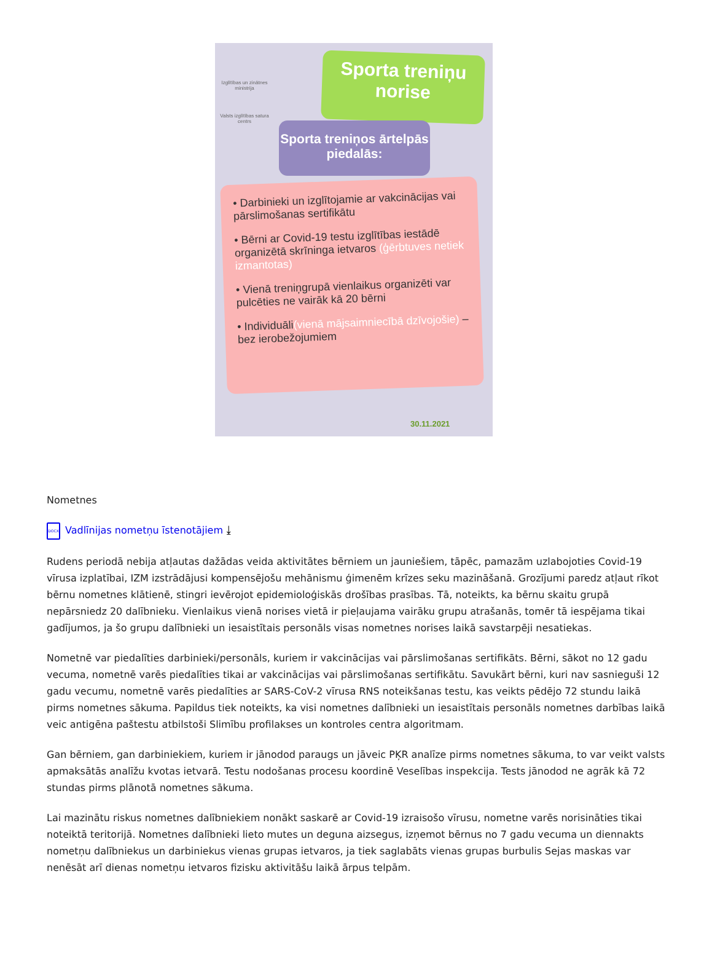Izglītības un zinātnes ministrija
Valsts izglītības satura centrs
Sporta treniņu norise
Sporta treniņos ārtelpās piedalās:
• Darbinieki un izglītojamie ar vakcinācijas vai pārslimošanas sertifikātu
• Bērni ar Covid-19 testu izglītības iestādē organizētā skrīninga ietvaros (ģērbtuves netiek izmantotas)
• Vienā treniņgrupā vienlaikus organizēti var pulcēties ne vairāk kā 20 bērni
• Individuāli(vienā mājsaimniecībā dzīvojošie) – bez ierobežojumiem
30.11.2021
Nometnes
DOCX Vadlīnijas nometņu īstenotājiem ⤓
Rudens periodā nebija atļautas dažādas veida aktivitātes bērniem un jauniešiem, tāpēc, pamazām uzlabojoties Covid-19 vīrusa izplatībai, IZM izstrādājusi kompensējošu mehānismu ģimenēm krīzes seku mazināšanā. Grozījumi paredz atļaut rīkot bērnu nometnes klātienē, stingri ievērojot epidemioloģiskās drošības prasības. Tā, noteikts, ka bērnu skaitu grupā nepārsniedz 20 dalībnieku. Vienlaikus vienā norises vietā ir pieļaujama vairāku grupu atrašanās, tomēr tā iespējama tikai gadījumos, ja šo grupu dalībnieki un iesaistītais personāls visas nometnes norises laikā savstarpēji nesatiekas.
Nometnē var piedalīties darbinieki/personāls, kuriem ir vakcinācijas vai pārslimošanas sertifikāts. Bērni, sākot no 12 gadu vecuma, nometnē varēs piedalīties tikai ar vakcinācijas vai pārslimošanas sertifikātu. Savukārt bērni, kuri nav sasnieguši 12 gadu vecumu, nometnē varēs piedalīties ar SARS-CoV-2 vīrusa RNS noteikšanas testu, kas veikts pēdējo 72 stundu laikā pirms nometnes sākuma. Papildus tiek noteikts, ka visi nometnes dalībnieki un iesaistītais personāls nometnes darbības laikā veic antigēna paštestu atbilstoši Slimību profilakses un kontroles centra algoritmam.
Gan bērniem, gan darbiniekiem, kuriem ir jānodod paraugs un jāveic PĶR analīze pirms nometnes sākuma, to var veikt valsts apmaksātās analīžu kvotas ietvarā. Testu nodošanas procesu koordinē Veselības inspekcija. Tests jānodod ne agrāk kā 72 stundas pirms plānotā nometnes sākuma.
Lai mazinātu riskus nometnes dalībniekiem nonākt saskarē ar Covid-19 izraisošo vīrusu, nometne varēs norisināties tikai noteiktā teritorijā. Nometnes dalībnieki lieto mutes un deguna aizsegus, izņemot bērnus no 7 gadu vecuma un diennakts nometņu dalībniekus un darbiniekus vienas grupas ietvaros, ja tiek saglabāts vienas grupas burbulis Sejas maskas var nenēsāt arī dienas nometņu ietvaros fizisku aktivitāšu laikā ārpus telpām.